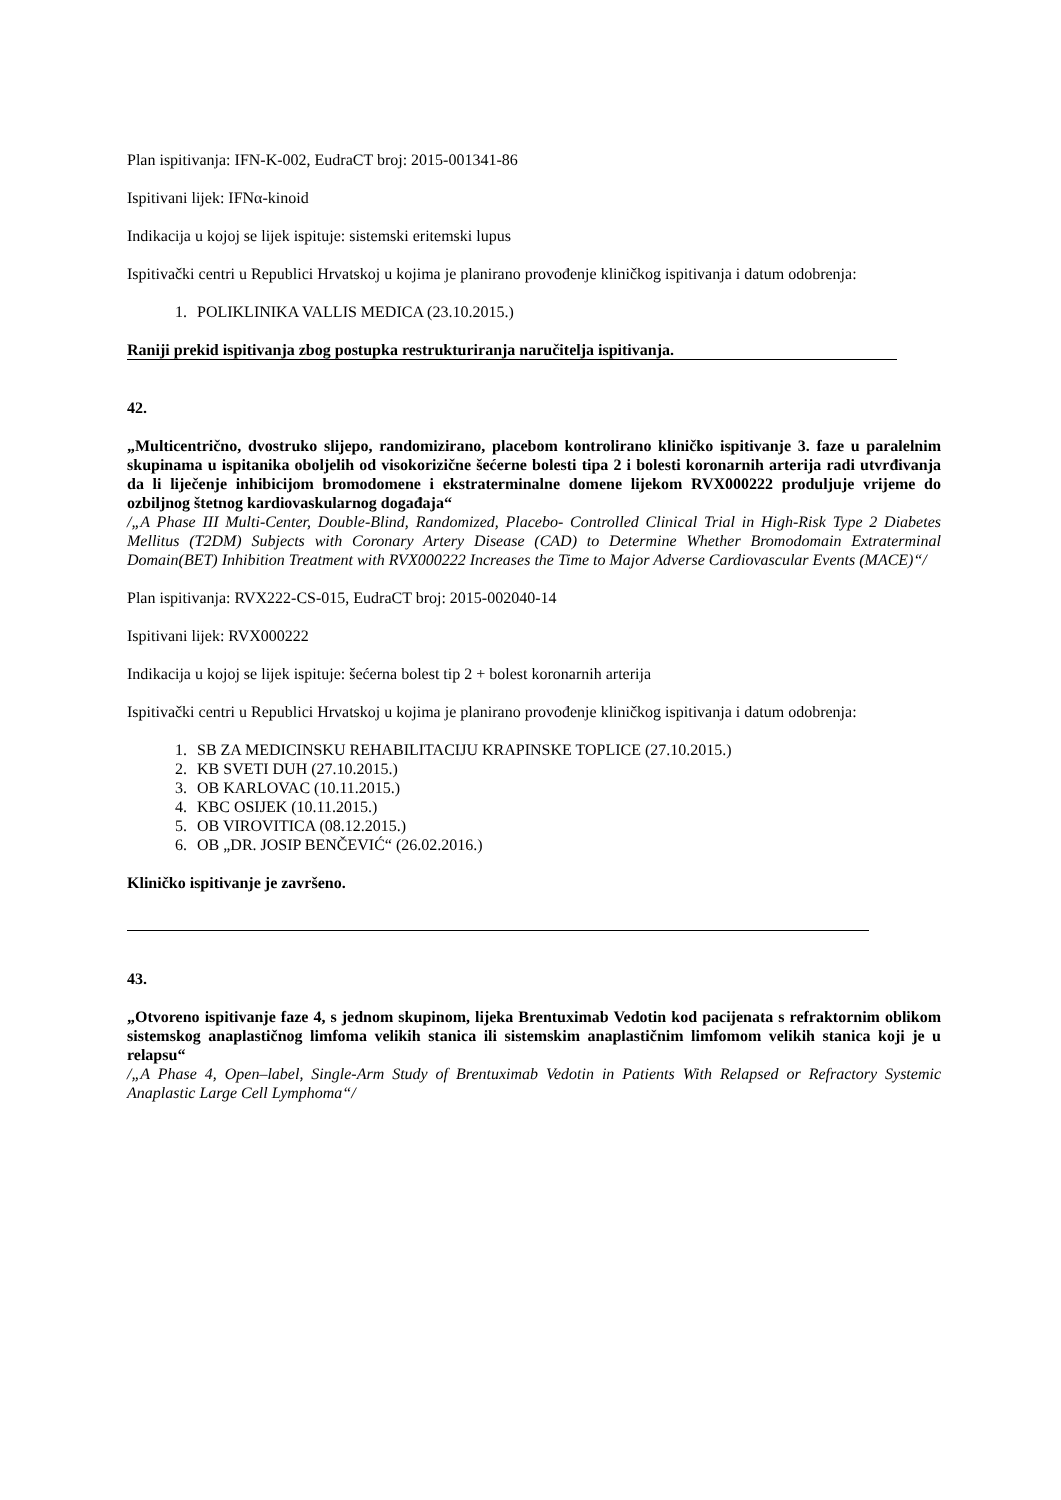Plan ispitivanja: IFN-K-002, EudraCT broj: 2015-001341-86
Ispitivani lijek: IFNα-kinoid
Indikacija u kojoj se lijek ispituje: sistemski eritemski lupus
Ispitivački centri u Republici Hrvatskoj u kojima je planirano provođenje kliničkog ispitivanja i datum odobrenja:
1. POLIKLINIKA VALLIS MEDICA (23.10.2015.)
Raniji prekid ispitivanja zbog postupka restrukturiranja naručitelja ispitivanja.
42.
„Multicentrično, dvostruko slijepo, randomizirano, placebom kontrolirano kliničko ispitivanje 3. faze u paralelnim skupinama u ispitanika oboljelih od visokorizične šećerne bolesti tipa 2 i bolesti koronarnih arterija radi utvrđivanja da li liječenje inhibicijom bromodomene i ekstraterminalne domene lijekom RVX000222 produljuje vrijeme do ozbiljnog štetnog kardiovaskularnog događaja“
/„A Phase III Multi-Center, Double-Blind, Randomized, Placebo- Controlled Clinical Trial in High-Risk Type 2 Diabetes Mellitus (T2DM) Subjects with Coronary Artery Disease (CAD) to Determine Whether Bromodomain Extraterminal Domain(BET) Inhibition Treatment with RVX000222 Increases the Time to Major Adverse Cardiovascular Events (MACE)“/
Plan ispitivanja: RVX222-CS-015, EudraCT broj: 2015-002040-14
Ispitivani lijek: RVX000222
Indikacija u kojoj se lijek ispituje: šećerna bolest tip 2 + bolest koronarnih arterija
Ispitivački centri u Republici Hrvatskoj u kojima je planirano provođenje kliničkog ispitivanja i datum odobrenja:
1. SB ZA MEDICINSKU REHABILITACIJU KRAPINSKE TOPLICE (27.10.2015.)
2. KB SVETI DUH (27.10.2015.)
3. OB KARLOVAC (10.11.2015.)
4. KBC OSIJEK (10.11.2015.)
5. OB VIROVITICA (08.12.2015.)
6. OB „DR. JOSIP BENČEVIĆ“ (26.02.2016.)
Kliničko ispitivanje je završeno.
43.
„Otvoreno ispitivanje faze 4, s jednom skupinom, lijeka Brentuximab Vedotin kod pacijenata s refraktornim oblikom sistemskog anaplastičnog limfoma velikih stanica ili sistemskim anaplastičnim limfomom velikih stanica koji je u relapsu“
/„A Phase 4, Open–label, Single-Arm Study of Brentuximab Vedotin in Patients With Relapsed or Refractory Systemic Anaplastic Large Cell Lymphoma“/